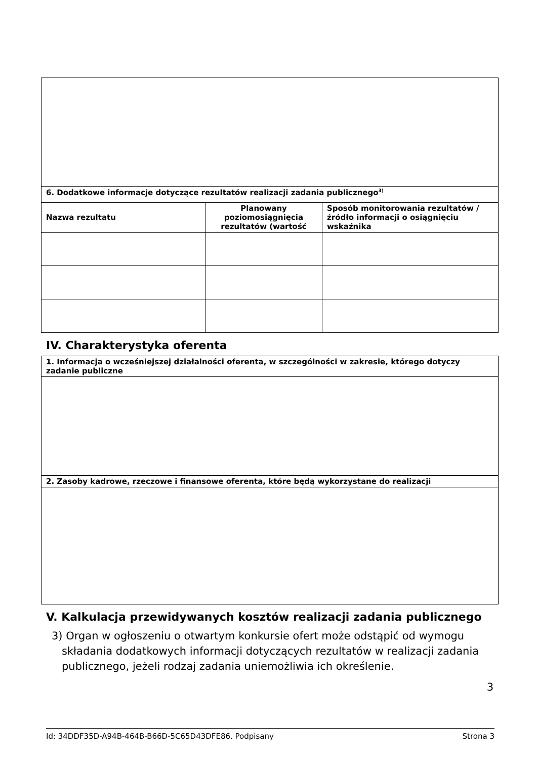| 6. Dodatkowe informacje dotyczące rezultatów realizacji zadania publicznego<sup>3)</sup> | | |
| --- | --- | --- |
| Nazwa rezultatu | Planowany poziomosiągnięcia rezultatów (wartość | Sposób monitorowania rezultatów / źródło informacji o osiągnięciu wskaźnika |
IV. Charakterystyka oferenta
| 1. Informacja o wcześniejszej działalności oferenta, w szczególności w zakresie, którego dotyczy zadanie publiczne |
| --- |
| 2. Zasoby kadrowe, rzeczowe i finansowe oferenta, które będą wykorzystane do realizacji |
V. Kalkulacja przewidywanych kosztów realizacji zadania publicznego
3) Organ w ogłoszeniu o otwartym konkursie ofert może odstąpić od wymogu
składania dodatkowych informacji dotyczących rezultatów w realizacji zadania publicznego, jeżeli rodzaj zadania uniemożliwia ich określenie.
3
Id: 34DDF35D-A94B-464B-B66D-5C65D43DFE86. Podpisany Strona 3